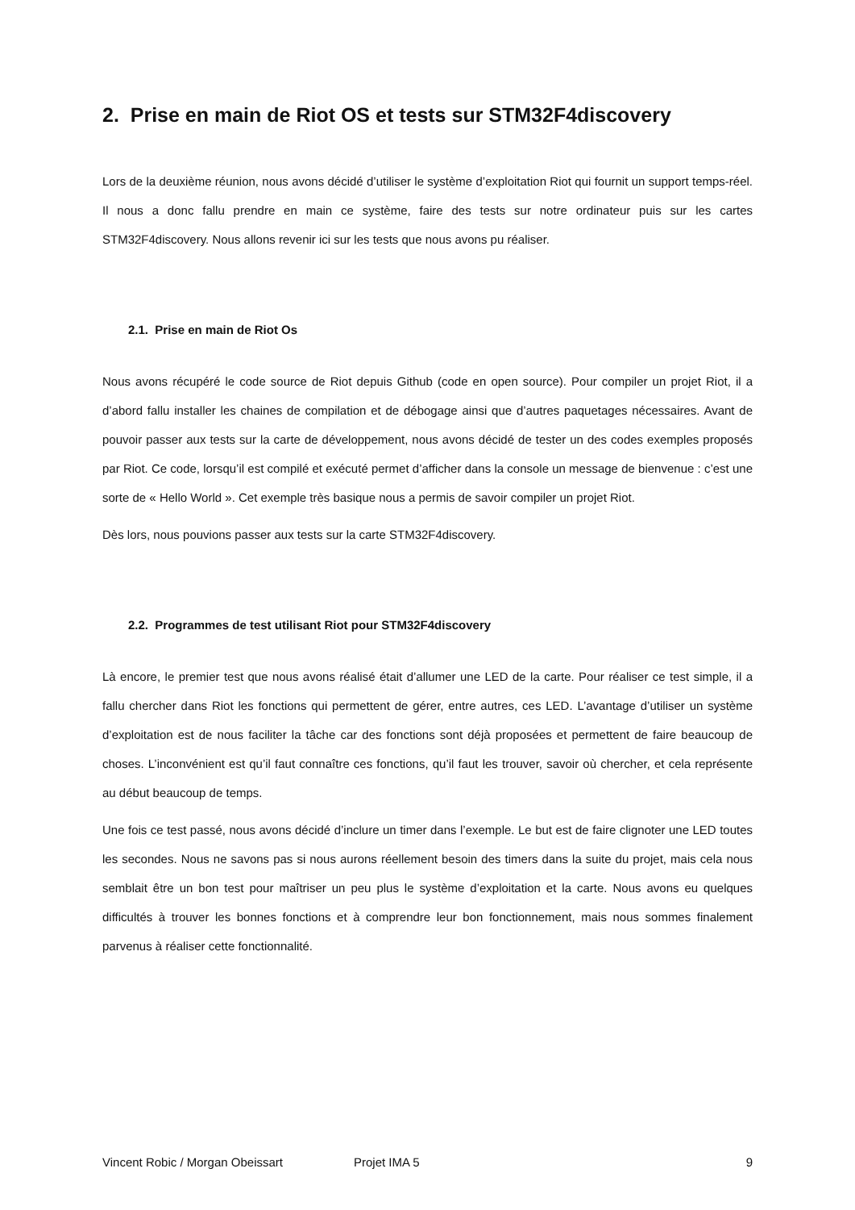2. Prise en main de Riot OS et tests sur STM32F4discovery
Lors de la deuxième réunion, nous avons décidé d’utiliser le système d’exploitation Riot qui fournit un support temps-réel. Il nous a donc fallu prendre en main ce système, faire des tests sur notre ordinateur puis sur les cartes STM32F4discovery. Nous allons revenir ici sur les tests que nous avons pu réaliser.
2.1. Prise en main de Riot Os
Nous avons récupéré le code source de Riot depuis Github (code en open source). Pour compiler un projet Riot, il a d’abord fallu installer les chaines de compilation et de débogage ainsi que d’autres paquetages nécessaires. Avant de pouvoir passer aux tests sur la carte de développement, nous avons décidé de tester un des codes exemples proposés par Riot. Ce code, lorsqu’il est compilé et exécuté permet d’afficher dans la console un message de bienvenue : c’est une sorte de « Hello World ». Cet exemple très basique nous a permis de savoir compiler un projet Riot.
Dès lors, nous pouvions passer aux tests sur la carte STM32F4discovery.
2.2. Programmes de test utilisant Riot pour STM32F4discovery
Là encore, le premier test que nous avons réalisé était d’allumer une LED de la carte. Pour réaliser ce test simple, il a fallu chercher dans Riot les fonctions qui permettent de gérer, entre autres, ces LED. L’avantage d’utiliser un système d’exploitation est de nous faciliter la tâche car des fonctions sont déjà proposées et permettent de faire beaucoup de choses. L’inconvénient est qu’il faut connaître ces fonctions, qu’il faut les trouver, savoir où chercher, et cela représente au début beaucoup de temps.
Une fois ce test passé, nous avons décidé d’inclure un timer dans l’exemple. Le but est de faire clignoter une LED toutes les secondes. Nous ne savons pas si nous aurons réellement besoin des timers dans la suite du projet, mais cela nous semblait être un bon test pour maîtriser un peu plus le système d’exploitation et la carte. Nous avons eu quelques difficultés à trouver les bonnes fonctions et à comprendre leur bon fonctionnement, mais nous sommes finalement parvenus à réaliser cette fonctionnalité.
Vincent Robic / Morgan Obeissart Projet IMA 5 9